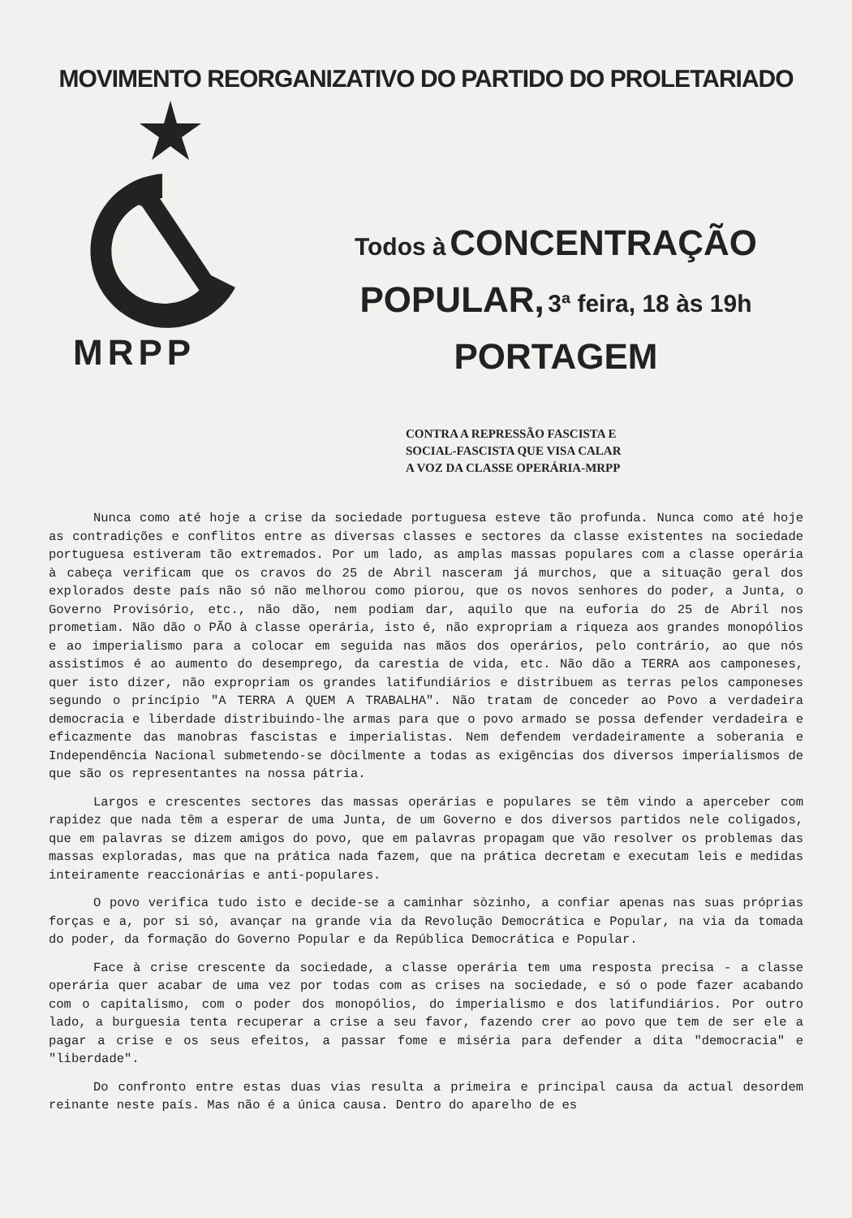MOVIMENTO REORGANIZATIVO DO PARTIDO DO PROLETARIADO
MRPP
Todos à CONCENTRAÇÃO
POPULAR, 3ª feira, 18 às 19h
PORTAGEM
CONTRA A REPRESSÃO FASCISTA E
SOCIAL-FASCISTA QUE VISA CALAR
A VOZ DA CLASSE OPERÁRIA-MRPP
Nunca como até hoje a crise da sociedade portuguesa esteve tão profunda. Nunca como até hoje as contradições e conflitos entre as diversas classes e sectores da classe existentes na sociedade portuguesa estiveram tão extremados. Por um lado, as amplas massas populares com a classe operária à cabeça verificam que os cravos do 25 de Abril nasceram já murchos, que a situação geral dos explorados deste país não só não melhorou como piorou, que os novos senhores do poder, a Junta, o Governo Provisório, etc., não dão, nem podiam dar, aquilo que na euforia do 25 de Abril nos prometiam. Não dão o PÃO à classe operária, isto é, não expropriam a riqueza aos grandes monopólios e ao imperialismo para a colocar em seguida nas mãos dos operários, pelo contrário, ao que nós assistimos é ao aumento do desemprego, da carestia de vida, etc. Não dão a TERRA aos camponeses, quer isto dizer, não expropriam os grandes latifundiários e distribuem as terras pelos camponeses segundo o princípio "A TERRA A QUEM A TRABALHA". Não tratam de conceder ao Povo a verdadeira democracia e liberdade distribuindo-lhe armas para que o povo armado se possa defender verdadeira e eficazmente das manobras fascistas e imperialistas. Nem defendem verdadeiramente a soberania e Independência Nacional submetendo-se dòcilmente a todas as exigências dos diversos imperialismos de que são os representantes na nossa pátria.
Largos e crescentes sectores das massas operárias e populares se têm vindo a aperceber com rapidez que nada têm a esperar de uma Junta, de um Governo e dos diversos partidos nele coligados, que em palavras se dizem amigos do povo, que em palavras propagam que vão resolver os problemas das massas exploradas, mas que na prática nada fazem, que na prática decretam e executam leis e medidas inteiramente reaccionárias e anti-populares.
O povo verifica tudo isto e decide-se a caminhar sòzinho, a confiar apenas nas suas próprias forças e a, por si só, avançar na grande via da Revolução Democrática e Popular, na via da tomada do poder, da formação do Governo Popular e da República Democrática e Popular.
Face à crise crescente da sociedade, a classe operária tem uma resposta precisa - a classe operária quer acabar de uma vez por todas com as crises na sociedade, e só o pode fazer acabando com o capitalismo, com o poder dos monopólios, do imperialismo e dos latifundiários. Por outro lado, a burguesia tenta recuperar a crise a seu favor, fazendo crer ao povo que tem de ser ele a pagar a crise e os seus efeitos, a passar fome e miséria para defender a dita "democracia" e "liberdade".
Do confronto entre estas duas vias resulta a primeira e principal causa da actual desordem reinante neste país. Mas não é a única causa. Dentro do aparelho de es